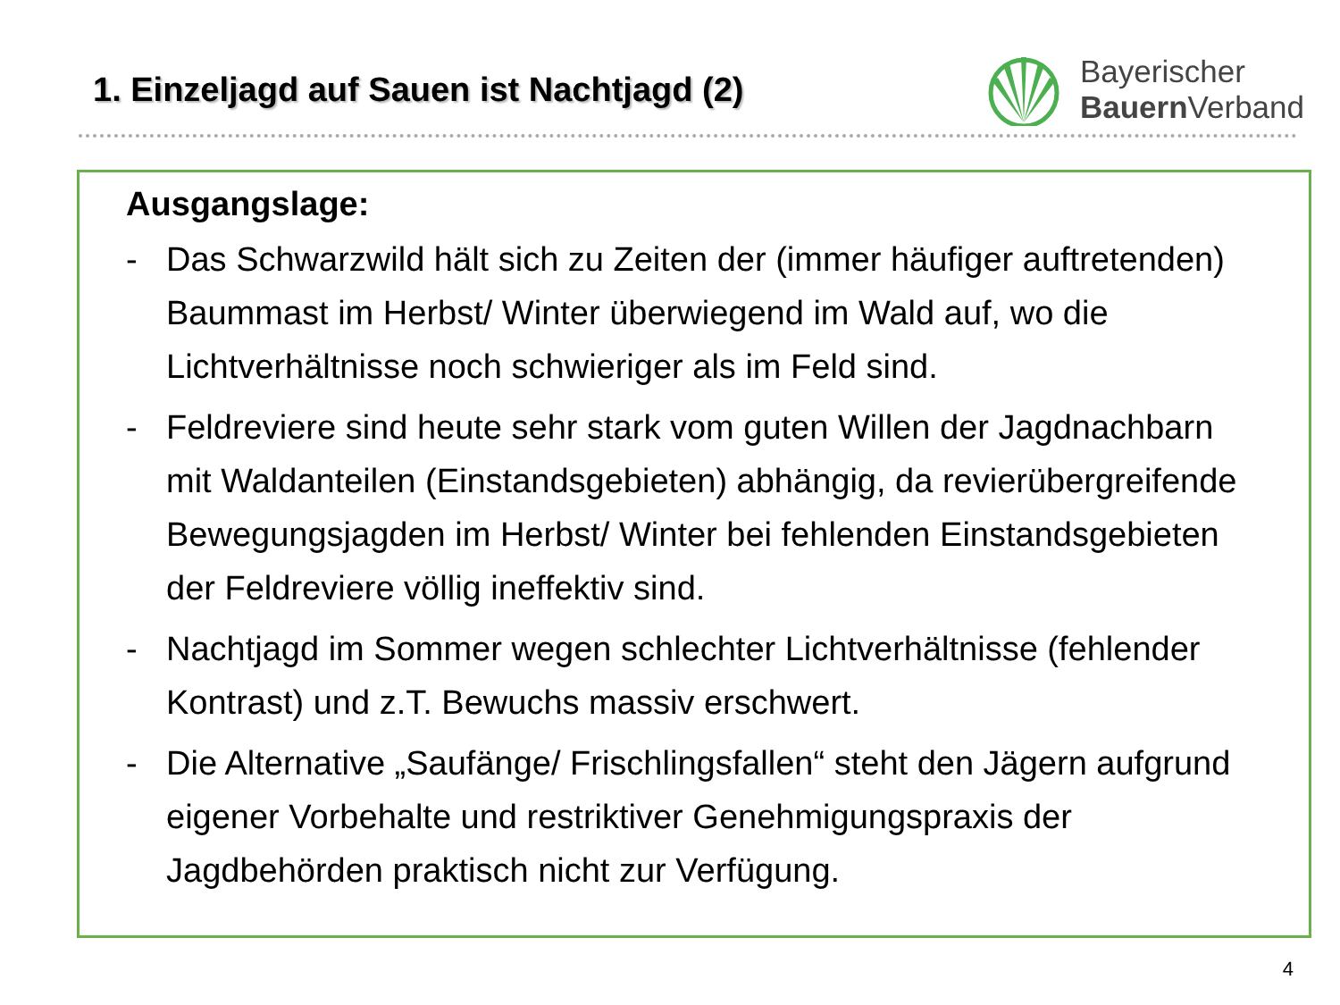1. Einzeljagd auf Sauen ist Nachtjagd (2)
Bayerischer
Bauern Verband
Ausgangslage:
- Das Schwarzwild hält sich zu Zeiten der (immer häufiger auftretenden) Baummast im Herbst/ Winter überwiegend im Wald auf, wo die Lichtverhältnisse noch schwieriger als im Feld sind.
- Feldreviere sind heute sehr stark vom guten Willen der Jagdnachbarn mit Waldanteilen (Einstandsgebieten) abhängig, da revierübergreifende Bewegungsjagden im Herbst/ Winter bei fehlenden Einstandsgebieten der Feldreviere völlig ineffektiv sind.
- Nachtjagd im Sommer wegen schlechter Lichtverhältnisse (fehlender Kontrast) und z.T. Bewuchs massiv erschwert.
- Die Alternative „Saufänge/ Frischlingsfallen“ steht den Jägern aufgrund eigener Vorbehalte und restriktiver Genehmigungspraxis der Jagdbehörden praktisch nicht zur Verfügung.
4